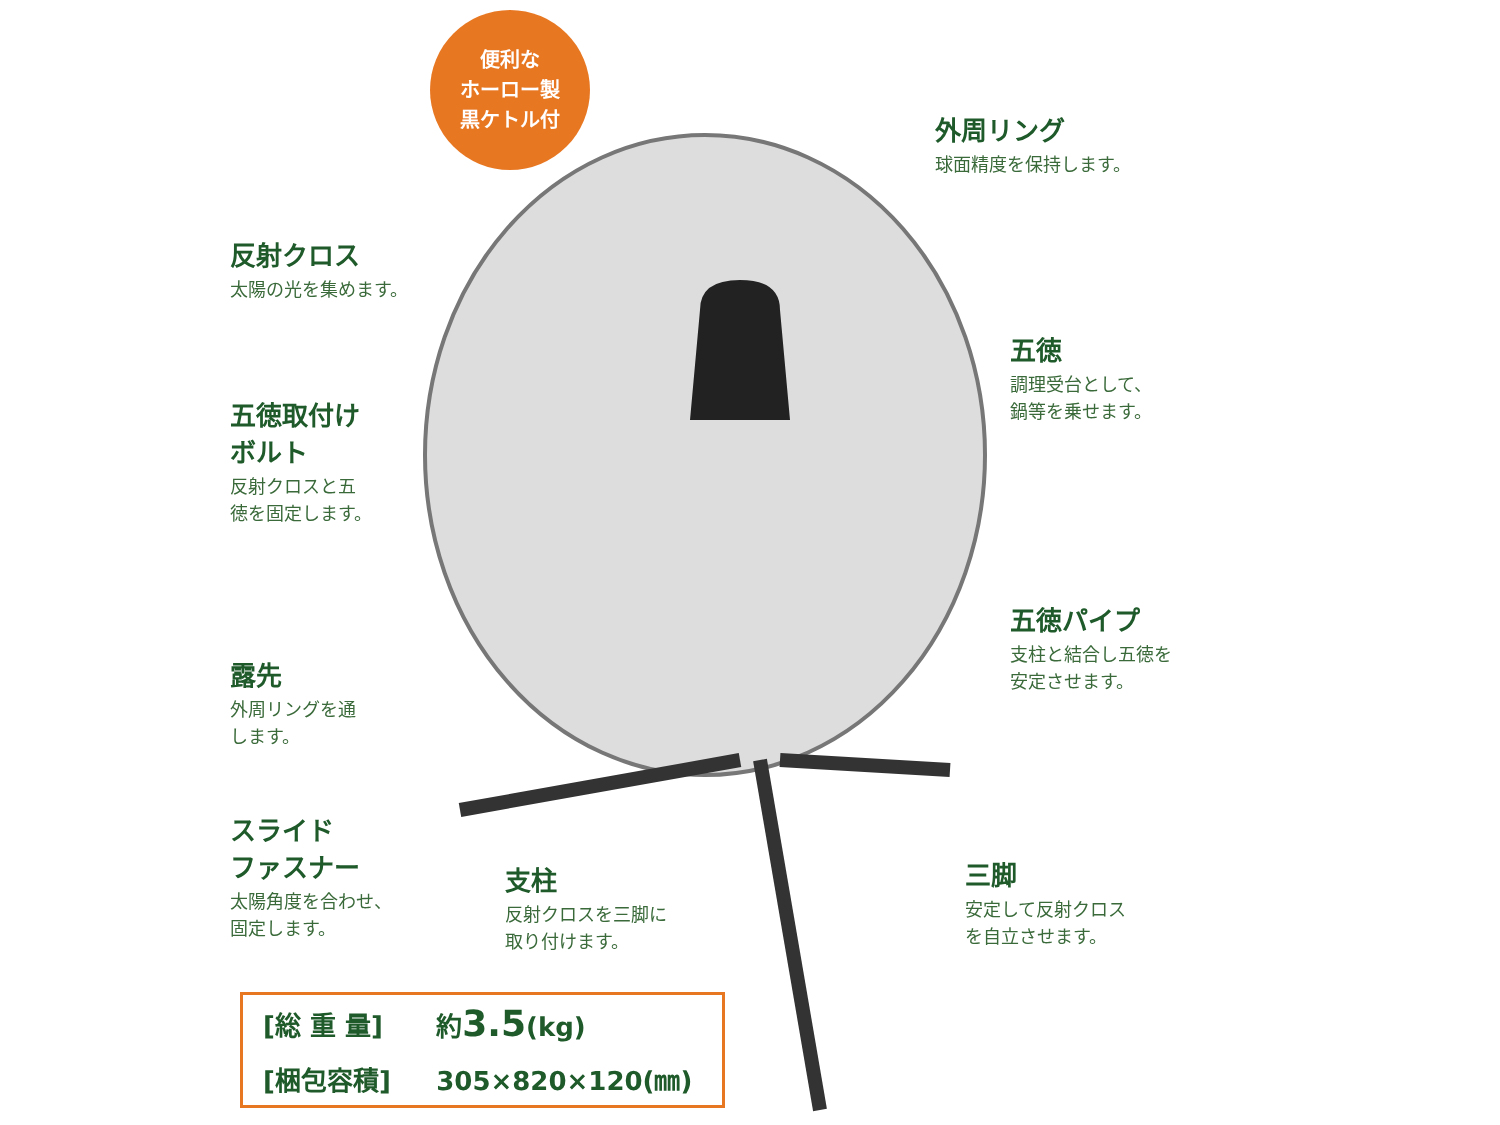便利な
ホーロー製
黒ケトル付
外周リング
球面精度を保持します。
反射クロス
太陽の光を集めます。
五徳
調理受台として、
鍋等を乗せます。
五徳取付け
ボルト
反射クロスと五
徳を固定します。
五徳パイプ
支柱と結合し五徳を
安定させます。
露先
外周リングを通
します。
スライド
ファスナー
太陽角度を合わせ、
固定します。
支柱
反射クロスを三脚に
取り付けます。
三脚
安定して反射クロス
を自立させます。
| [総 重 量] | 約 3.5 (kg) |
| [梱包容積] | 305×820×120(㎜) |